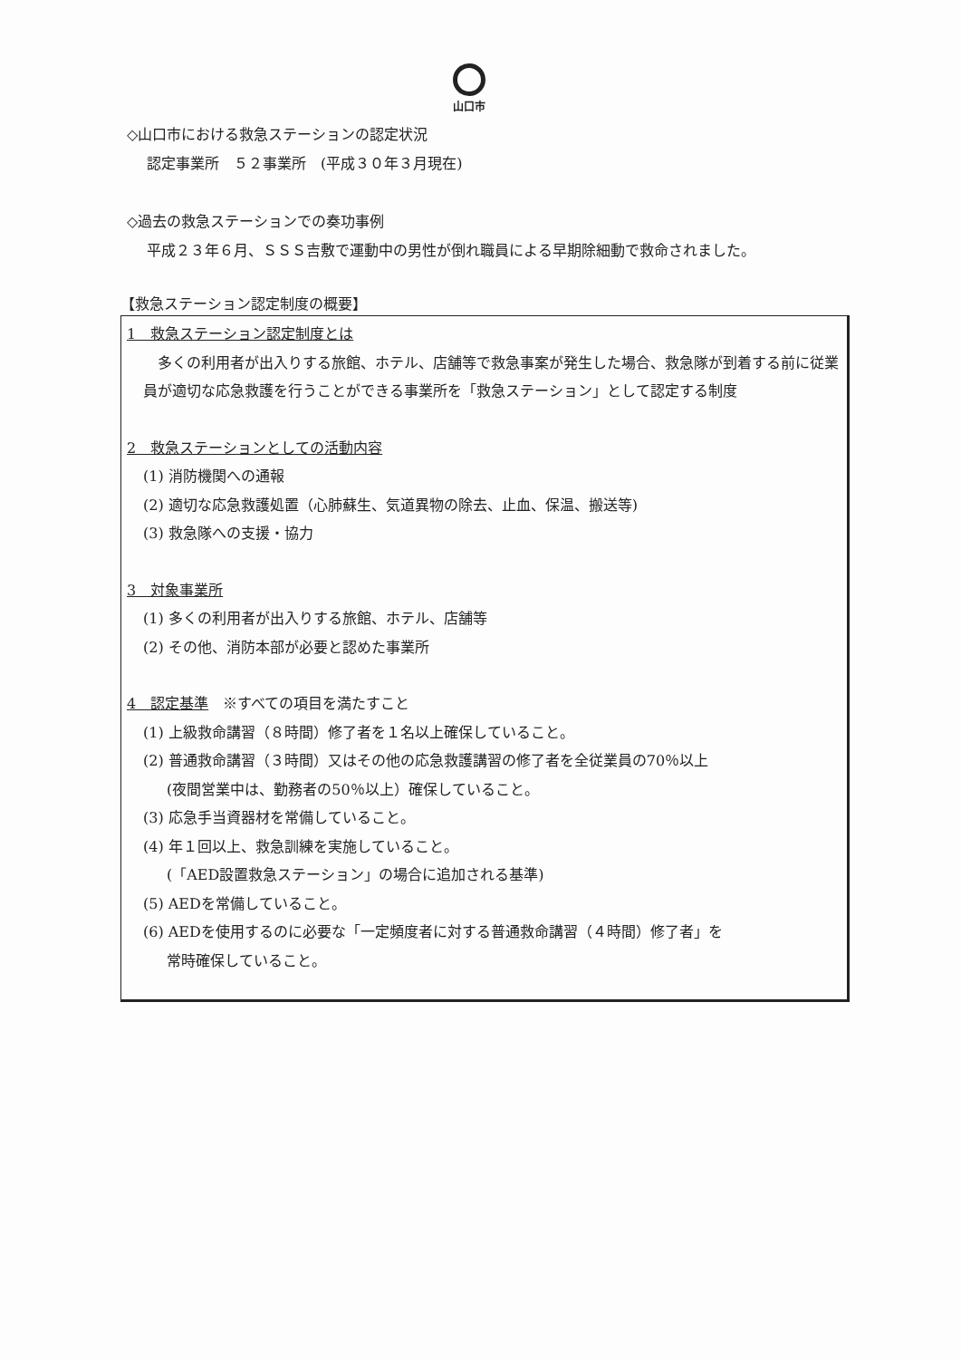山口市
◇山口市における救急ステーションの認定状況
認定事業所　５２事業所　(平成３０年３月現在)
◇過去の救急ステーションでの奏功事例
平成２３年６月、ＳＳＳ吉敷で運動中の男性が倒れ職員による早期除細動で救命されました。
【救急ステーション認定制度の概要】
1　救急ステーション認定制度とは
　多くの利用者が出入りする旅館、ホテル、店舗等で救急事案が発生した場合、救急隊が到着する前に従業員が適切な応急救護を行うことができる事業所を「救急ステーション」として認定する制度
2　救急ステーションとしての活動内容
(1) 消防機関への通報
(2) 適切な応急救護処置（心肺蘇生、気道異物の除去、止血、保温、搬送等)
(3) 救急隊への支援・協力
3　対象事業所
(1) 多くの利用者が出入りする旅館、ホテル、店舗等
(2) その他、消防本部が必要と認めた事業所
4　認定基準　※すべての項目を満たすこと
(1) 上級救命講習（８時間）修了者を１名以上確保していること。
(2) 普通救命講習（３時間）又はその他の応急救護講習の修了者を全従業員の70％以上
(夜間営業中は、勤務者の50％以上）確保していること。
(3) 応急手当資器材を常備していること。
(4) 年１回以上、救急訓練を実施していること。
(「AED設置救急ステーション」の場合に追加される基準)
(5) AEDを常備していること。
(6) AEDを使用するのに必要な「一定頻度者に対する普通救命講習（４時間）修了者」を
常時確保していること。